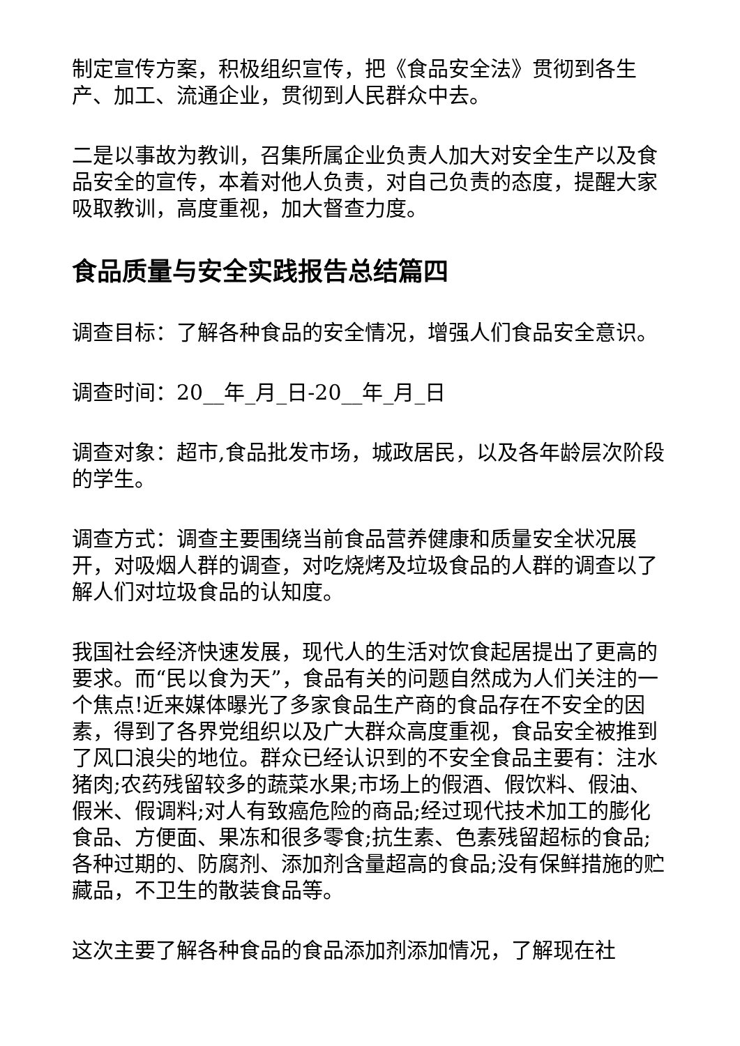制定宣传方案，积极组织宣传，把《食品安全法》贯彻到各生产、加工、流通企业，贯彻到人民群众中去。
二是以事故为教训，召集所属企业负责人加大对安全生产以及食品安全的宣传，本着对他人负责，对自己负责的态度，提醒大家吸取教训，高度重视，加大督查力度。
食品质量与安全实践报告总结篇四
调查目标：了解各种食品的安全情况，增强人们食品安全意识。
调查时间：20__年_月_日-20__年_月_日
调查对象：超市,食品批发市场，城政居民，以及各年龄层次阶段的学生。
调查方式：调查主要围绕当前食品营养健康和质量安全状况展开，对吸烟人群的调查，对吃烧烤及垃圾食品的人群的调查以了解人们对垃圾食品的认知度。
我国社会经济快速发展，现代人的生活对饮食起居提出了更高的要求。而“民以食为天”，食品有关的问题自然成为人们关注的一个焦点!近来媒体曝光了多家食品生产商的食品存在不安全的因素，得到了各界党组织以及广大群众高度重视，食品安全被推到了风口浪尖的地位。群众已经认识到的不安全食品主要有：注水猪肉;农药残留较多的蔬菜水果;市场上的假酒、假饮料、假油、假米、假调料;对人有致癌危险的商品;经过现代技术加工的膨化食品、方便面、果冻和很多零食;抗生素、色素残留超标的食品;各种过期的、防腐剂、添加剂含量超高的食品;没有保鲜措施的贮藏品，不卫生的散装食品等。
这次主要了解各种食品的食品添加剂添加情况，了解现在社